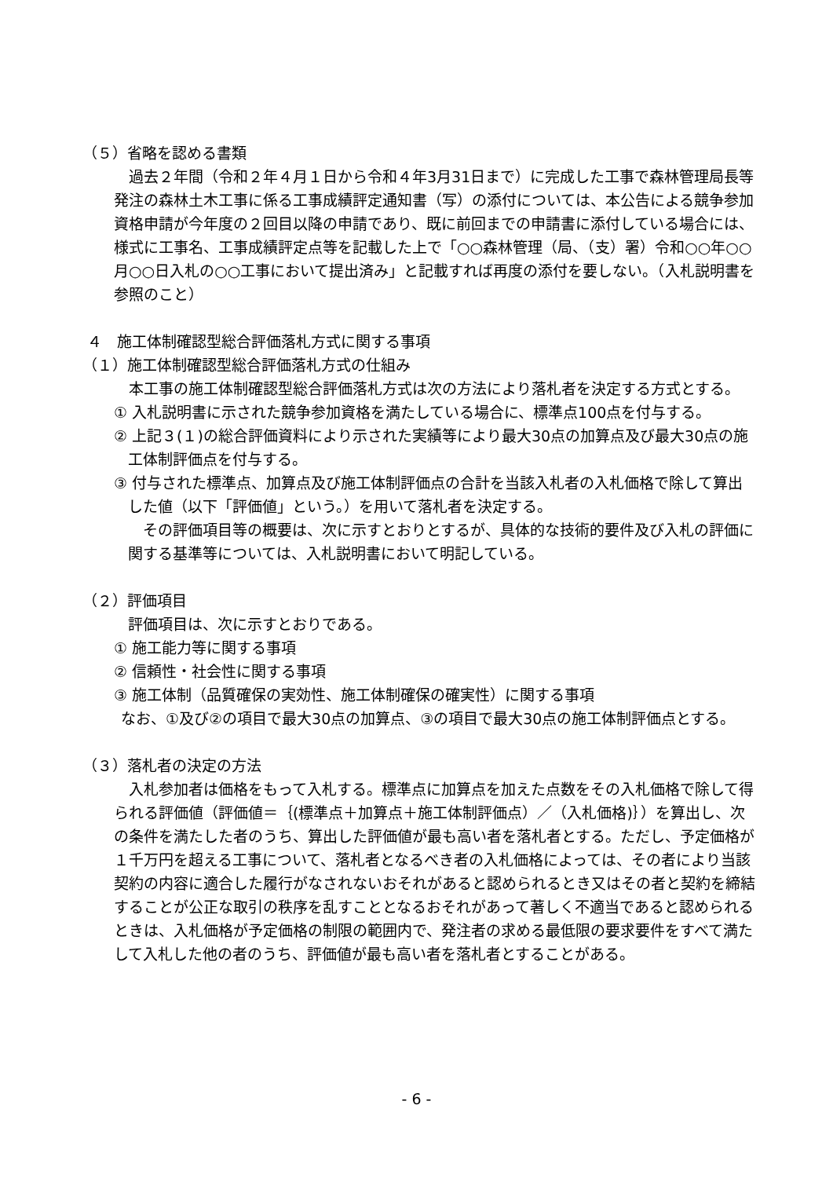（５）省略を認める書類
　過去２年間（令和２年４月１日から令和４年3月31日まで）に完成した工事で森林管理局長等発注の森林土木工事に係る工事成績評定通知書（写）の添付については、本公告による競争参加資格申請が今年度の２回目以降の申請であり、既に前回までの申請書に添付している場合には、様式に工事名、工事成績評定点等を記載した上で「○○森林管理（局、（支）署）令和○○年○○月○○日入札の○○工事において提出済み」と記載すれば再度の添付を要しない。（入札説明書を参照のこと）
４　施工体制確認型総合評価落札方式に関する事項
（１）施工体制確認型総合評価落札方式の仕組み
　本工事の施工体制確認型総合評価落札方式は次の方法により落札者を決定する方式とする。
① 入札説明書に示された競争参加資格を満たしている場合に、標準点100点を付与する。
② 上記３(１)の総合評価資料により示された実績等により最大30点の加算点及び最大30点の施工体制評価点を付与する。
③ 付与された標準点、加算点及び施工体制評価点の合計を当該入札者の入札価格で除して算出した値（以下「評価値」という。）を用いて落札者を決定する。
　その評価項目等の概要は、次に示すとおりとするが、具体的な技術的要件及び入札の評価に関する基準等については、入札説明書において明記している。
（２）評価項目
評価項目は、次に示すとおりである。
① 施工能力等に関する事項
② 信頼性・社会性に関する事項
③ 施工体制（品質確保の実効性、施工体制確保の確実性）に関する事項
　なお、①及び②の項目で最大30点の加算点、③の項目で最大30点の施工体制評価点とする。
（３）落札者の決定の方法
　入札参加者は価格をもって入札する。標準点に加算点を加えた点数をその入札価格で除して得られる評価値（評価値＝｛(標準点＋加算点＋施工体制評価点）／（入札価格)｝）を算出し、次の条件を満たした者のうち、算出した評価値が最も高い者を落札者とする。ただし、予定価格が１千万円を超える工事について、落札者となるべき者の入札価格によっては、その者により当該契約の内容に適合した履行がなされないおそれがあると認められるとき又はその者と契約を締結することが公正な取引の秩序を乱すこととなるおそれがあって著しく不適当であると認められるときは、入札価格が予定価格の制限の範囲内で、発注者の求める最低限の要求要件をすべて満たして入札した他の者のうち、評価値が最も高い者を落札者とすることがある。
- 6 -